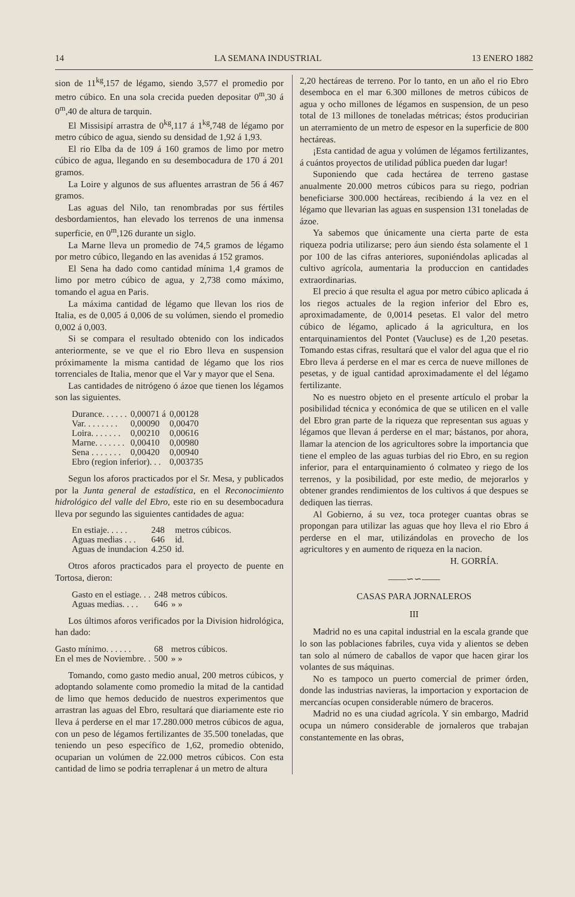14 LA SEMANA INDUSTRIAL 13 ENERO 1882
sion de 11<sup>kg</sup>,157 de légamo, siendo 3,577 el promedio por metro cúbico. En una sola crecida pueden depositar 0<sup>m</sup>,30 á 0<sup>m</sup>,40 de altura de tarquin.
El Missisipí arrastra de 0<sup>kg</sup>,117 á 1<sup>kg</sup>,748 de légamo por metro cúbico de agua, siendo su densidad de 1,92 á 1,93.
El rio Elba da de 109 á 160 gramos de limo por metro cúbico de agua, llegando en su desembocadura de 170 á 201 gramos.
La Loire y algunos de sus afluentes arrastran de 56 á 467 gramos.
Las aguas del Nilo, tan renombradas por sus fértiles desbordamientos, han elevado los terrenos de una inmensa superficie, en 0<sup>m</sup>,126 durante un siglo.
La Marne lleva un promedio de 74,5 gramos de légamo por metro cúbico, llegando en las avenidas á 152 gramos.
El Sena ha dado como cantidad mínima 1,4 gramos de limo por metro cúbico de agua, y 2,738 como máximo, tomando el agua en Paris.
La máxima cantidad de légamo que llevan los rios de Italia, es de 0,005 á 0,006 de su volúmen, siendo el promedio 0,002 á 0,003.
Si se compara el resultado obtenido con los indicados anteriormente, se ve que el rio Ebro lleva en suspension próximamente la misma cantidad de légamo que los rios torrenciales de Italia, menor que el Var y mayor que el Sena.
Las cantidades de nitrógeno ó ázoe que tienen los légamos son las siguientes.
| Durance. . . . . . | 0,00071 á | 0,00128 |
| Var. . . . . . . . | 0,00090 | 0,00470 |
| Loira. . . . . . . | 0,00210 | 0,00616 |
| Marne. . . . . . . | 0,00410 | 0,00980 |
| Sena . . . . . . . | 0,00420 | 0,00940 |
| Ebro (region inferior). . . | | 0,003735 |
Segun los aforos practicados por el Sr. Mesa, y publicados por la Junta general de estadística, en el Reconocimiento hidrológico del valle del Ebro, este rio en su desembocadura lleva por segundo las siguientes cantidades de agua:
| En estiaje. . . . . | 248 | metros cúbicos. |
| Aguas medias . . . | 646 | id. |
| Aguas de inundacion | 4.250 | id. |
Otros aforos practicados para el proyecto de puente en Tortosa, dieron:
| Gasto en el estiage. . . | 248 | metros cúbicos. |
| Aguas medias. . . . | 646 | » » |
Los últimos aforos verificados por la Division hidrológica, han dado:
| Gasto mínimo. . . . . . | 68 | metros cúbicos. |
| En el mes de Noviembre. . | 500 | » » |
Tomando, como gasto medio anual, 200 metros cúbicos, y adoptando solamente como promedio la mitad de la cantidad de limo que hemos deducido de nuestros experimentos que arrastran las aguas del Ebro, resultará que diariamente este rio lleva á perderse en el mar 17.280.000 metros cúbicos de agua, con un peso de légamos fertilizantes de 35.500 toneladas, que teniendo un peso específico de 1,62, promedio obtenido, ocuparian un volúmen de 22.000 metros cúbicos. Con esta cantidad de limo se podria terraplenar á un metro de altura
2,20 hectáreas de terreno. Por lo tanto, en un año el rio Ebro desemboca en el mar 6.300 millones de metros cúbicos de agua y ocho millones de légamos en suspension, de un peso total de 13 millones de toneladas métricas; éstos producirian un aterramiento de un metro de espesor en la superficie de 800 hectáreas.
¡Esta cantidad de agua y volúmen de légamos fertilizantes, á cuántos proyectos de utilidad pública pueden dar lugar!
Suponiendo que cada hectárea de terreno gastase anualmente 20.000 metros cúbicos para su riego, podrian beneficiarse 300.000 hectáreas, recibiendo á la vez en el légamo que llevarian las aguas en suspension 131 toneladas de ázoe.
Ya sabemos que únicamente una cierta parte de esta riqueza podria utilizarse; pero áun siendo ésta solamente el 1 por 100 de las cifras anteriores, suponiéndolas aplicadas al cultivo agrícola, aumentaria la produccion en cantidades extraordinarias.
El precio á que resulta el agua por metro cúbico aplicada á los riegos actuales de la region inferior del Ebro es, aproximadamente, de 0,0014 pesetas. El valor del metro cúbico de légamo, aplicado á la agricultura, en los entarquinamientos del Pontet (Vaucluse) es de 1,20 pesetas. Tomando estas cifras, resultará que el valor del agua que el rio Ebro lleva á perderse en el mar es cerca de nueve millones de pesetas, y de igual cantidad aproximadamente el del légamo fertilizante.
No es nuestro objeto en el presente artículo el probar la posibilidad técnica y económica de que se utilicen en el valle del Ebro gran parte de la riqueza que representan sus aguas y légamos que llevan á perderse en el mar; bástanos, por ahora, llamar la atencion de los agricultores sobre la importancia que tiene el empleo de las aguas turbias del rio Ebro, en su region inferior, para el entarquinamiento ó colmateo y riego de los terrenos, y la posibilidad, por este medio, de mejorarlos y obtener grandes rendimientos de los cultivos á que despues se dediquen las tierras.
Al Gobierno, á su vez, toca proteger cuantas obras se propongan para utilizar las aguas que hoy lleva el rio Ebro á perderse en el mar, utilizándolas en provecho de los agricultores y en aumento de riqueza en la nacion.
H. GORRÍA.
——∽∽——
CASAS PARA JORNALEROS
III
Madrid no es una capital industrial en la escala grande que lo son las poblaciones fabriles, cuya vida y alientos se deben tan solo al número de caballos de vapor que hacen girar los volantes de sus máquinas.
No es tampoco un puerto comercial de primer órden, donde las industrias navieras, la importacion y exportacion de mercancías ocupen considerable número de braceros.
Madrid no es una ciudad agrícola. Y sin embargo, Madrid ocupa un número considerable de jornaleros que trabajan constantemente en las obras,